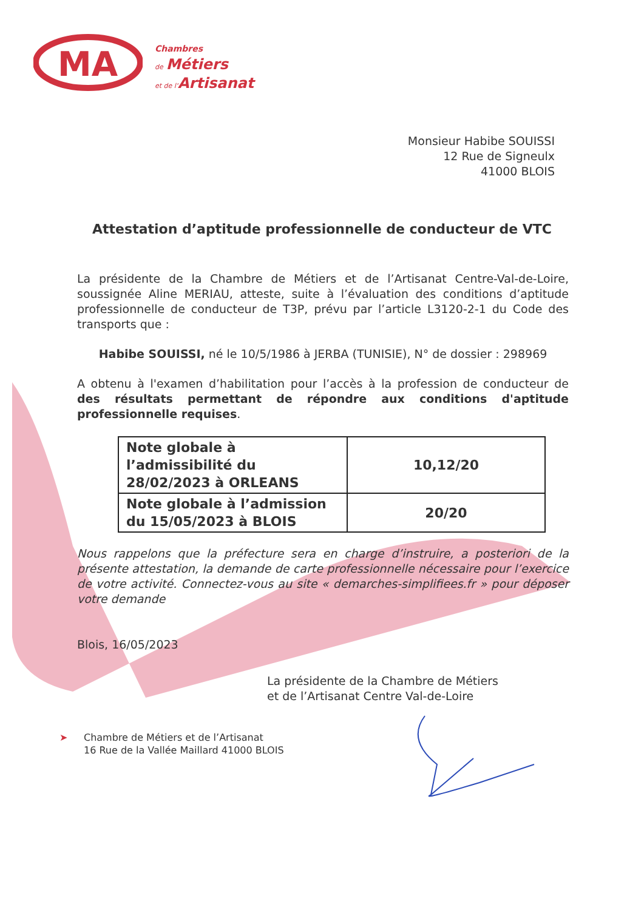MA
Chambres
de Métiers
et de l'Artisanat
Monsieur Habibe SOUISSI
12 Rue de Signeulx
41000 BLOIS
Attestation d’aptitude professionnelle de conducteur de VTC
La présidente de la Chambre de Métiers et de l’Artisanat Centre-Val-de-Loire, soussignée Aline MERIAU, atteste, suite à l’évaluation des conditions d’aptitude professionnelle de conducteur de T3P, prévu par l’article L3120-2-1 du Code des transports que :
Habibe SOUISSI, né le 10/5/1986 à JERBA (TUNISIE), N° de dossier : 298969
A obtenu à l'examen d’habilitation pour l’accès à la profession de conducteur de des résultats permettant de répondre aux conditions d'aptitude professionnelle requises.
| Note globale à l’admissibilité du 28/02/2023 à ORLEANS | 10,12/20 |
| Note globale à l’admission du 15/05/2023 à BLOIS | 20/20 |
Nous rappelons que la préfecture sera en charge d’instruire, a posteriori de la présente attestation, la demande de carte professionnelle nécessaire pour l’exercice de votre activité. Connectez-vous au site « demarches-simplifiees.fr » pour déposer votre demande
Blois, 16/05/2023
La présidente de la Chambre de Métiers
et de l’Artisanat Centre Val-de-Loire
➤ Chambre de Métiers et de l’Artisanat
16 Rue de la Vallée Maillard 41000 BLOIS